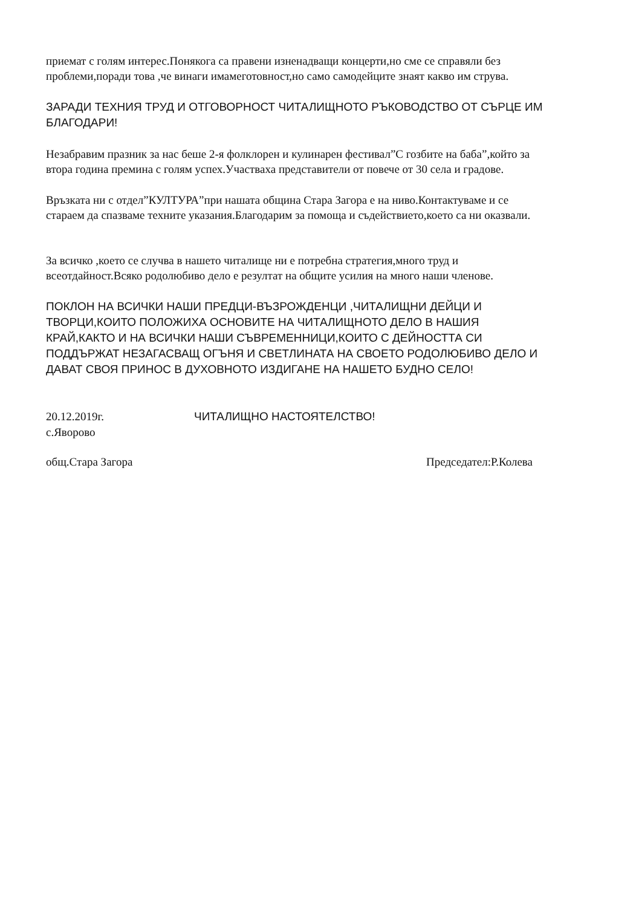приемат с голям интерес.Понякога са правени изненадващи концерти,но сме се справяли без проблеми,поради това ,че винаги имамеготовност,но само самодейците знаят какво им струва.
ЗАРАДИ ТЕХНИЯ ТРУД И ОТГОВОРНОСТ ЧИТАЛИЩНОТО РЪКОВОДСТВО ОТ СЪРЦЕ ИМ БЛАГОДАРИ!
Незабравим празник за нас беше 2-я фолклорен и кулинарен фестивал”С гозбите на баба”,който за втора година премина с голям успех.Участваха представители от повече от 30 села и градове.
Връзката ни с отдел”КУЛТУРА”при нашата община Стара Загора е на ниво.Контактуваме и се стараем да спазваме техните указания.Благодарим за помоща и съдействието,което са ни оказвали.
За всичко ,което се случва в нашето читалище ни е потребна стратегия,много труд и всеотдайност.Всяко родолюбиво дело е резултат на общите усилия на много наши членове.
ПОКЛОН НА ВСИЧКИ НАШИ ПРЕДЦИ-ВЪЗРОЖДЕНЦИ ,ЧИТАЛИЩНИ ДЕЙЦИ И ТВОРЦИ,КОИТО ПОЛОЖИХА ОСНОВИТЕ НА ЧИТАЛИЩНОТО ДЕЛО В НАШИЯ КРАЙ,КАКТО И НА ВСИЧКИ НАШИ СЪВРЕМЕННИЦИ,КОИТО С ДЕЙНОСТТА СИ ПОДДЪРЖАТ НЕЗАГАСВАЩ ОГЪНЯ И СВЕТЛИНАТА НА СВОЕТО РОДОЛЮБИВО ДЕЛО И ДАВАТ СВОЯ ПРИНОС В ДУХОВНОТО ИЗДИГАНЕ НА НАШЕТО БУДНО СЕЛО!
20.12.2019г.
ЧИТАЛИЩНО НАСТОЯТЕЛСТВО!
с.Яворово
общ.Стара Загора Председател:Р.Колева